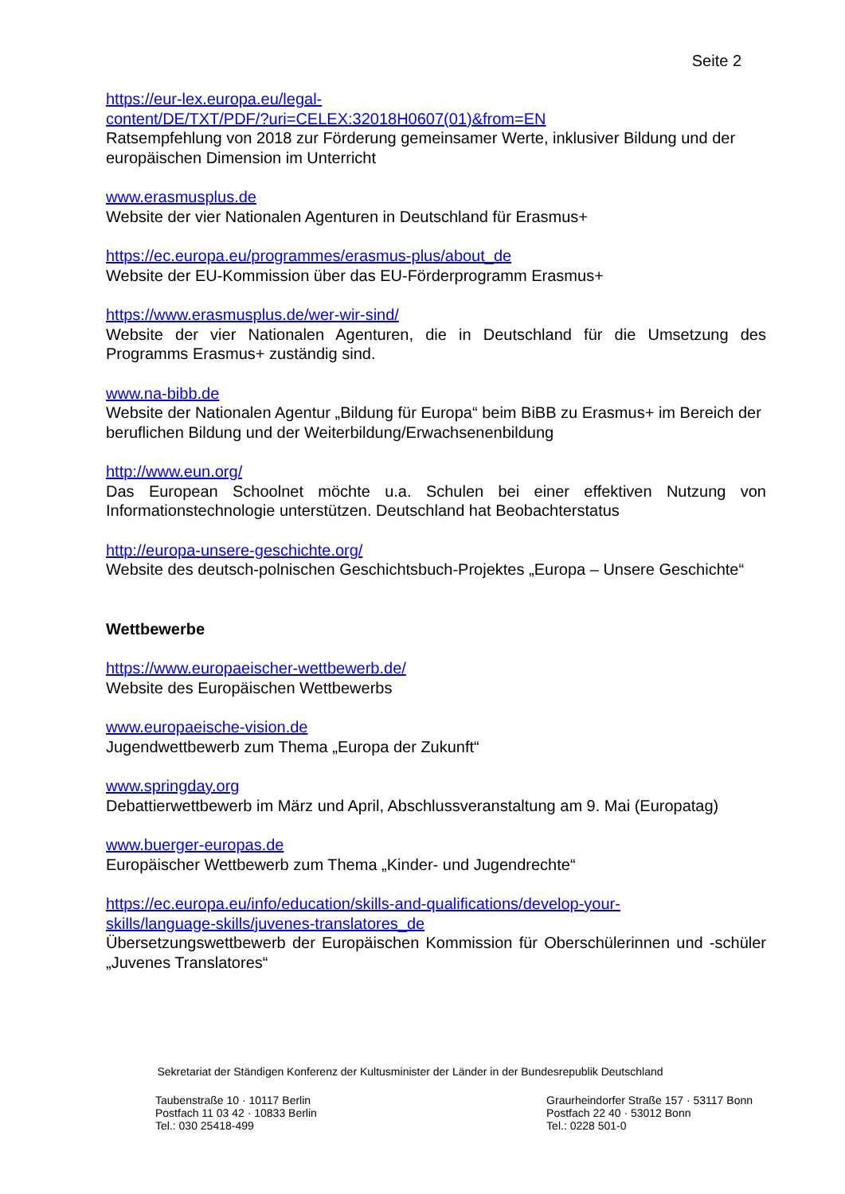Seite 2
https://eur-lex.europa.eu/legal-
content/DE/TXT/PDF/?uri=CELEX:32018H0607(01)&from=EN
Ratsempfehlung von 2018 zur Förderung gemeinsamer Werte, inklusiver Bildung und der europäischen Dimension im Unterricht
www.erasmusplus.de
Website der vier Nationalen Agenturen in Deutschland für Erasmus+
https://ec.europa.eu/programmes/erasmus-plus/about_de
Website der EU-Kommission über das EU-Förderprogramm Erasmus+
https://www.erasmusplus.de/wer-wir-sind/
Website der vier Nationalen Agenturen, die in Deutschland für die Umsetzung des Programms Erasmus+ zuständig sind.
www.na-bibb.de
Website der Nationalen Agentur „Bildung für Europa“ beim BiBB zu Erasmus+ im Bereich der beruflichen Bildung und der Weiterbildung/Erwachsenenbildung
http://www.eun.org/
Das European Schoolnet möchte u.a. Schulen bei einer effektiven Nutzung von Informationstechnologie unterstützen. Deutschland hat Beobachterstatus
http://europa-unsere-geschichte.org/
Website des deutsch-polnischen Geschichtsbuch-Projektes „Europa – Unsere Geschichte“
Wettbewerbe
https://www.europaeischer-wettbewerb.de/
Website des Europäischen Wettbewerbs
www.europaeische-vision.de
Jugendwettbewerb zum Thema „Europa der Zukunft“
www.springday.org
Debattierwettbewerb im März und April, Abschlussveranstaltung am 9. Mai (Europatag)
www.buerger-europas.de
Europäischer Wettbewerb zum Thema „Kinder- und Jugendrechte“
https://ec.europa.eu/info/education/skills-and-qualifications/develop-your-
skills/language-skills/juvenes-translatores_de
Übersetzungswettbewerb der Europäischen Kommission für Oberschülerinnen und -schüler „Juvenes Translatores“
Sekretariat der Ständigen Konferenz der Kultusminister der Länder in der Bundesrepublik Deutschland
Taubenstraße 10 · 10117 Berlin
Postfach 11 03 42 · 10833 Berlin
Tel.: 030 25418-499
Graurheindorfer Straße 157 · 53117 Bonn
Postfach 22 40 · 53012 Bonn
Tel.: 0228 501-0